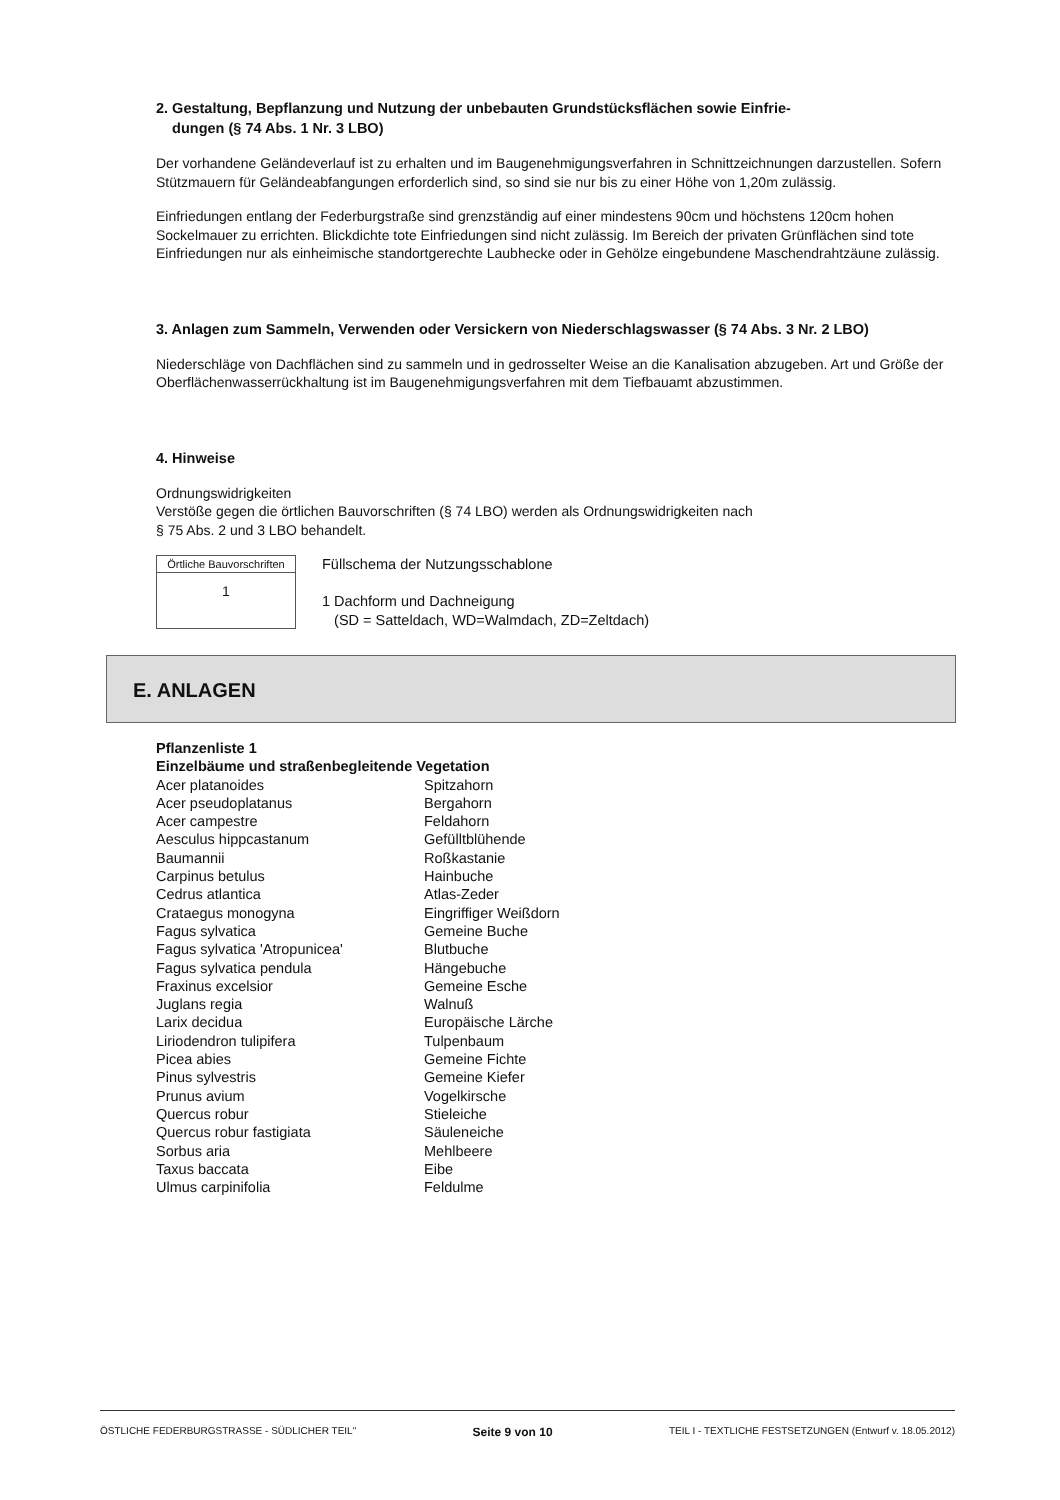2. Gestaltung, Bepflanzung und Nutzung der unbebauten Grundstücksflächen sowie Einfrie-
dungen (§ 74 Abs. 1 Nr. 3 LBO)
Der vorhandene Geländeverlauf ist zu erhalten und im Baugenehmigungsverfahren in Schnittzeichnungen darzustellen. Sofern Stützmauern für Geländeabfangungen erforderlich sind, so sind sie nur bis zu einer Höhe von 1,20m zulässig.
Einfriedungen entlang der Federburgstraße sind grenzständig auf einer mindestens 90cm und höchstens 120cm hohen Sockelmauer zu errichten. Blickdichte tote Einfriedungen sind nicht zulässig. Im Bereich der privaten Grünflächen sind tote Einfriedungen nur als einheimische standortgerechte Laubhecke oder in Gehölze eingebundene Maschendrahtzäune zulässig.
3. Anlagen zum Sammeln, Verwenden oder Versickern von Niederschlagswasser (§ 74 Abs. 3 Nr. 2 LBO)
Niederschläge von Dachflächen sind zu sammeln und in gedrosselter Weise an die Kanalisation abzugeben. Art und Größe der Oberflächenwasserrückhaltung ist im Baugenehmigungsverfahren mit dem Tiefbauamt abzustimmen.
4. Hinweise
Ordnungswidrigkeiten
Verstöße gegen die örtlichen Bauvorschriften (§ 74 LBO) werden als Ordnungswidrigkeiten nach
§ 75 Abs. 2 und 3 LBO behandelt.
Örtliche Bauvorschriften
1
Füllschema der Nutzungsschablone
1 Dachform und Dachneigung
(SD = Satteldach, WD=Walmdach, ZD=Zeltdach)
E. ANLAGEN
| Pflanzenliste 1 | |
| Einzelbäume und straßenbegleitende Vegetation | |
| Acer platanoides | Spitzahorn |
| Acer pseudoplatanus | Bergahorn |
| Acer campestre | Feldahorn |
| Aesculus hippcastanum | Gefülltblühende |
| Baumannii | Roßkastanie |
| Carpinus betulus | Hainbuche |
| Cedrus atlantica | Atlas-Zeder |
| Crataegus monogyna | Eingriffiger Weißdorn |
| Fagus sylvatica | Gemeine Buche |
| Fagus sylvatica 'Atropunicea' | Blutbuche |
| Fagus sylvatica pendula | Hängebuche |
| Fraxinus excelsior | Gemeine Esche |
| Juglans regia | Walnuß |
| Larix decidua | Europäische Lärche |
| Liriodendron tulipifera | Tulpenbaum |
| Picea abies | Gemeine Fichte |
| Pinus sylvestris | Gemeine Kiefer |
| Prunus avium | Vogelkirsche |
| Quercus robur | Stieleiche |
| Quercus robur fastigiata | Säuleneiche |
| Sorbus aria | Mehlbeere |
| Taxus baccata | Eibe |
| Ulmus carpinifolia | Feldulme |
ÖSTLICHE FEDERBURGSTRASSE - SÜDLICHER TEIL" Seite 9 von 10 TEIL I - TEXTLICHE FESTSETZUNGEN (Entwurf v. 18.05.2012)